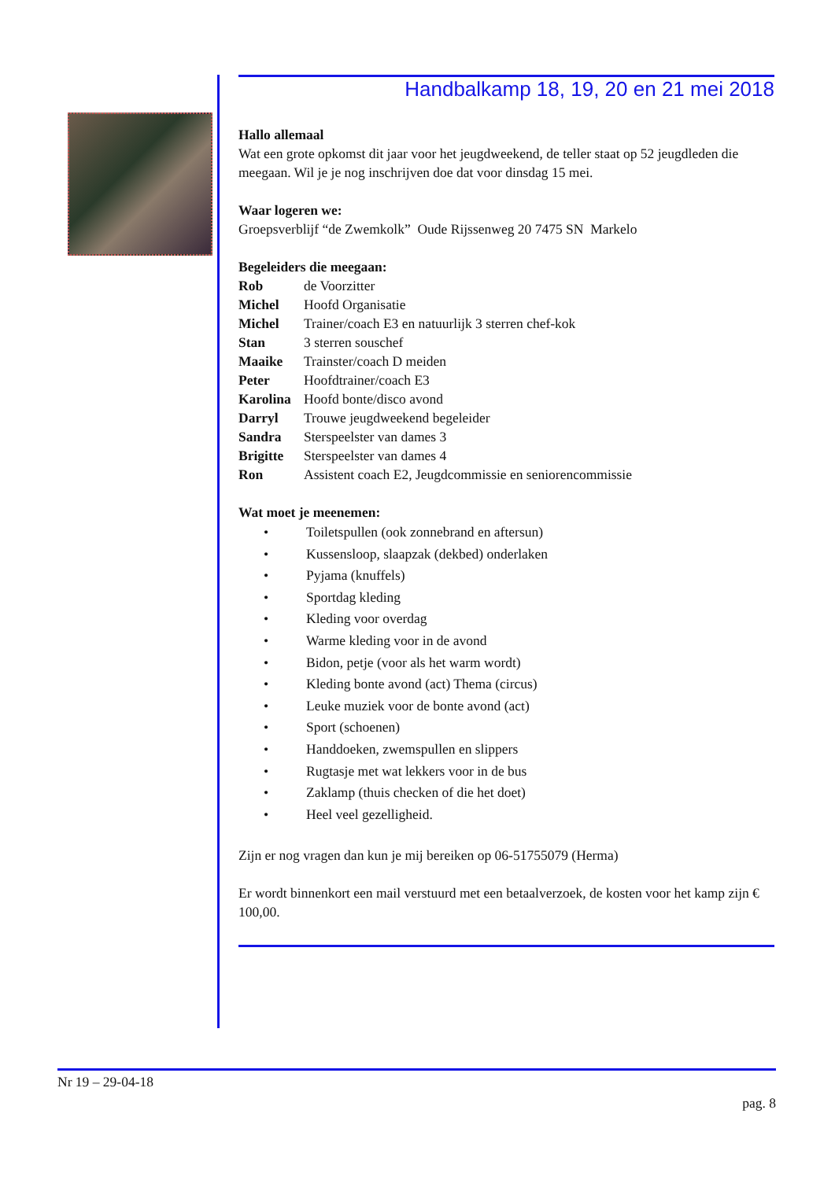Handbalkamp 18, 19, 20 en 21 mei 2018
Hallo allemaal
Wat een grote opkomst dit jaar voor het jeugdweekend, de teller staat op 52 jeugdleden die meegaan. Wil je je nog inschrijven doe dat voor dinsdag 15 mei.
Waar logeren we:
Groepsverblijf “de Zwemkolk” Oude Rijssenweg 20 7475 SN Markelo
Begeleiders die meegaan:
| Rob | de Voorzitter |
| Michel | Hoofd Organisatie |
| Michel | Trainer/coach E3 en natuurlijk 3 sterren chef-kok |
| Stan | 3 sterren souschef |
| Maaike | Trainster/coach D meiden |
| Peter | Hoofdtrainer/coach E3 |
| Karolina | Hoofd bonte/disco avond |
| Darryl | Trouwe jeugdweekend begeleider |
| Sandra | Sterspeelster van dames 3 |
| Brigitte | Sterspeelster van dames 4 |
| Ron | Assistent coach E2, Jeugdcommissie en seniorencommissie |
Wat moet je meenemen:
• Toiletspullen (ook zonnebrand en aftersun)
• Kussensloop, slaapzak (dekbed) onderlaken
• Pyjama (knuffels)
• Sportdag kleding
• Kleding voor overdag
• Warme kleding voor in de avond
• Bidon, petje (voor als het warm wordt)
• Kleding bonte avond (act) Thema (circus)
• Leuke muziek voor de bonte avond (act)
• Sport (schoenen)
• Handdoeken, zwemspullen en slippers
• Rugtasje met wat lekkers voor in de bus
• Zaklamp (thuis checken of die het doet)
• Heel veel gezelligheid.
Zijn er nog vragen dan kun je mij bereiken op 06-51755079 (Herma)
Er wordt binnenkort een mail verstuurd met een betaalverzoek, de kosten voor het kamp zijn € 100,00.
Nr 19 – 29-04-18
pag. 8